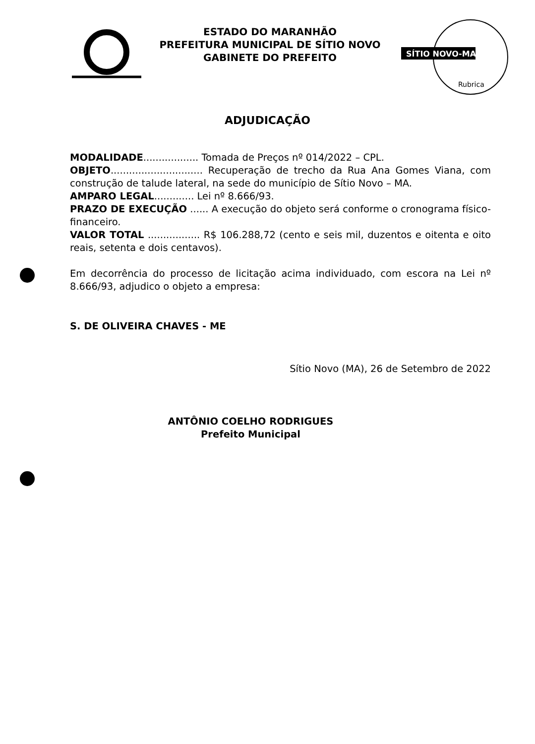ESTADO DO MARANHÃO
PREFEITURA MUNICIPAL DE SÍTIO NOVO
GABINETE DO PREFEITO
SÍTIO NOVO-MA
Rubrica
ADJUDICAÇÃO
MODALIDADE.................. Tomada de Preços nº 014/2022 – CPL.
OBJETO.............................. Recuperação de trecho da Rua Ana Gomes Viana, com construção de talude lateral, na sede do município de Sítio Novo – MA.
AMPARO LEGAL............. Lei nº 8.666/93.
PRAZO DE EXECUÇÃO ...... A execução do objeto será conforme o cronograma físico-financeiro.
VALOR TOTAL ................. R$ 106.288,72 (cento e seis mil, duzentos e oitenta e oito reais, setenta e dois centavos).
Em decorrência do processo de licitação acima individuado, com escora na Lei nº 8.666/93, adjudico o objeto a empresa:
S. DE OLIVEIRA CHAVES - ME
Sítio Novo (MA), 26 de Setembro de 2022
ANTÔNIO COELHO RODRIGUES
Prefeito Municipal